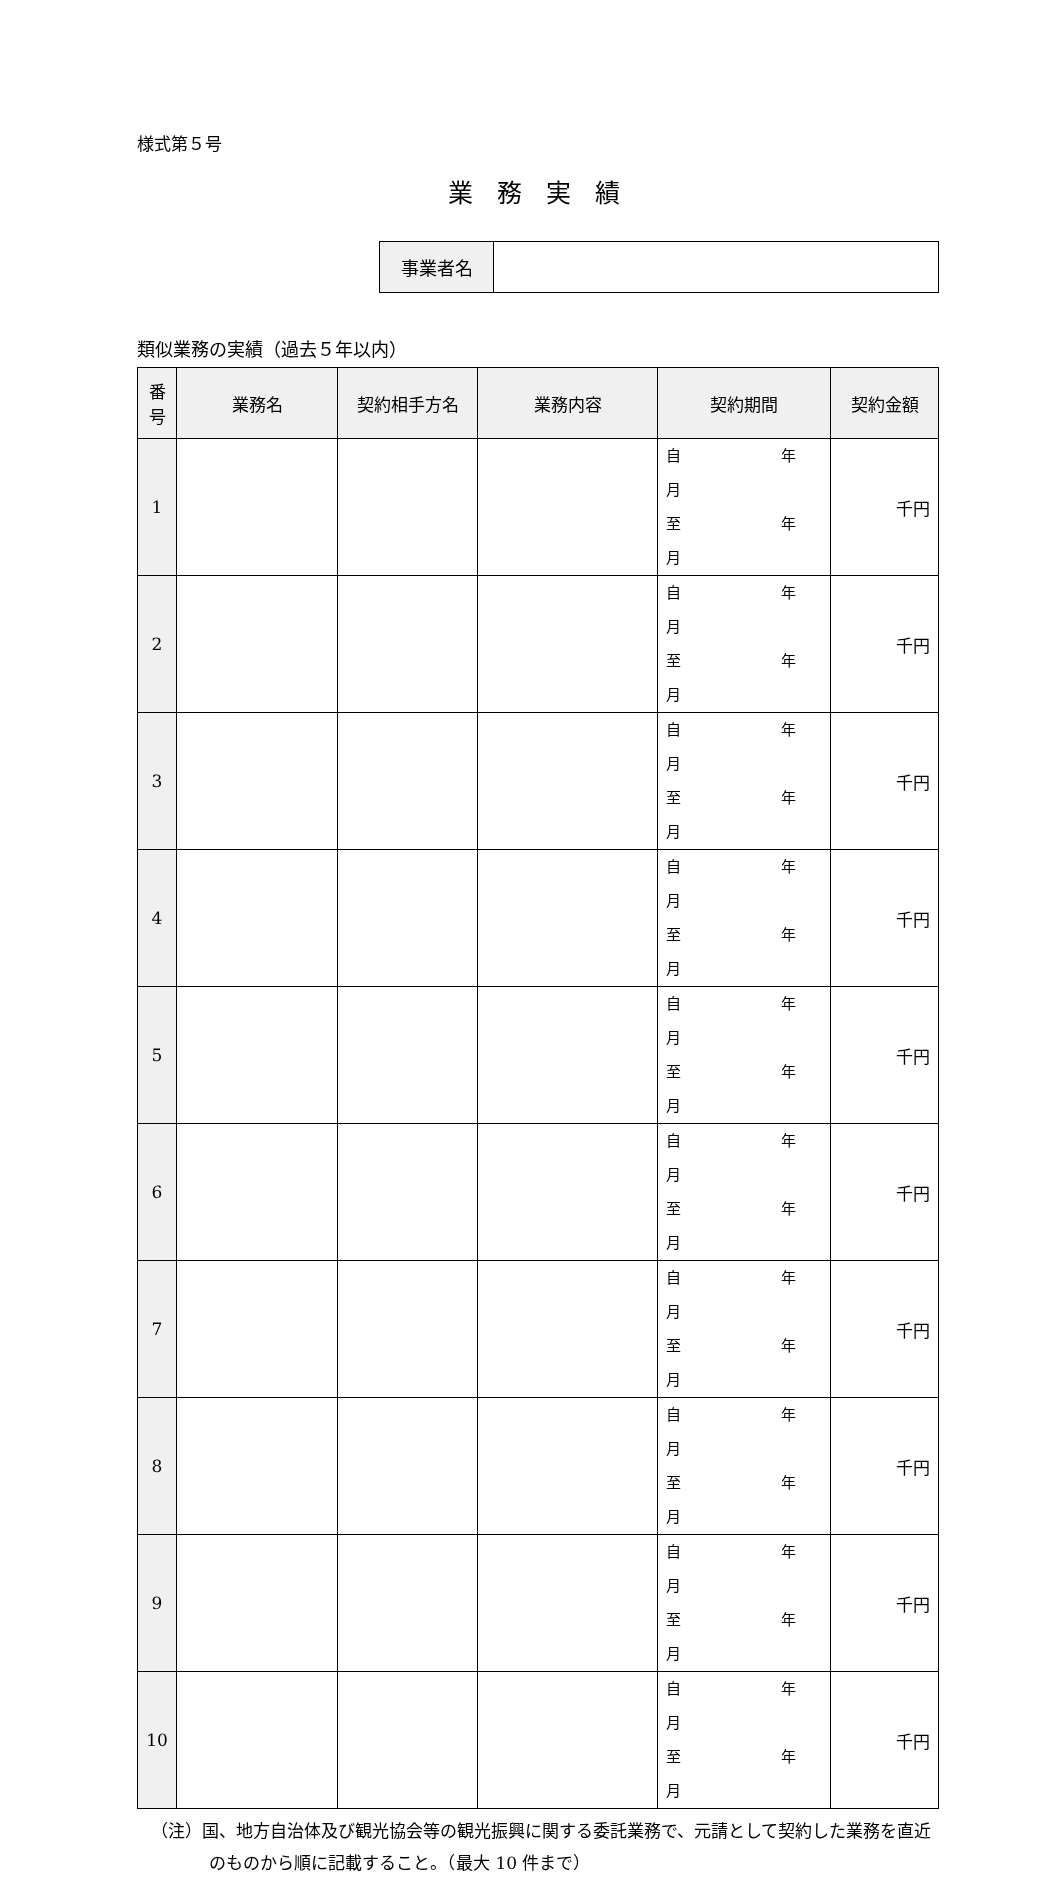様式第５号
業 務 実 績
| 事業者名 | |
類似業務の実績（過去５年以内）
| 番 号 | 業務名 | 契約相手方名 | 業務内容 | 契約期間 | 契約金額 |
| --- | --- | --- | --- | --- | --- |
| 1 | | | | 自 年 月 至 年 月 | 千円 |
| 2 | | | | 自 年 月 至 年 月 | 千円 |
| 3 | | | | 自 年 月 至 年 月 | 千円 |
| 4 | | | | 自 年 月 至 年 月 | 千円 |
| 5 | | | | 自 年 月 至 年 月 | 千円 |
| 6 | | | | 自 年 月 至 年 月 | 千円 |
| 7 | | | | 自 年 月 至 年 月 | 千円 |
| 8 | | | | 自 年 月 至 年 月 | 千円 |
| 9 | | | | 自 年 月 至 年 月 | 千円 |
| 10 | | | | 自 年 月 至 年 月 | 千円 |
（注）国、地方自治体及び観光協会等の観光振興に関する委託業務で、元請として契約した業務を直近のものから順に記載すること。（最大 10 件まで）